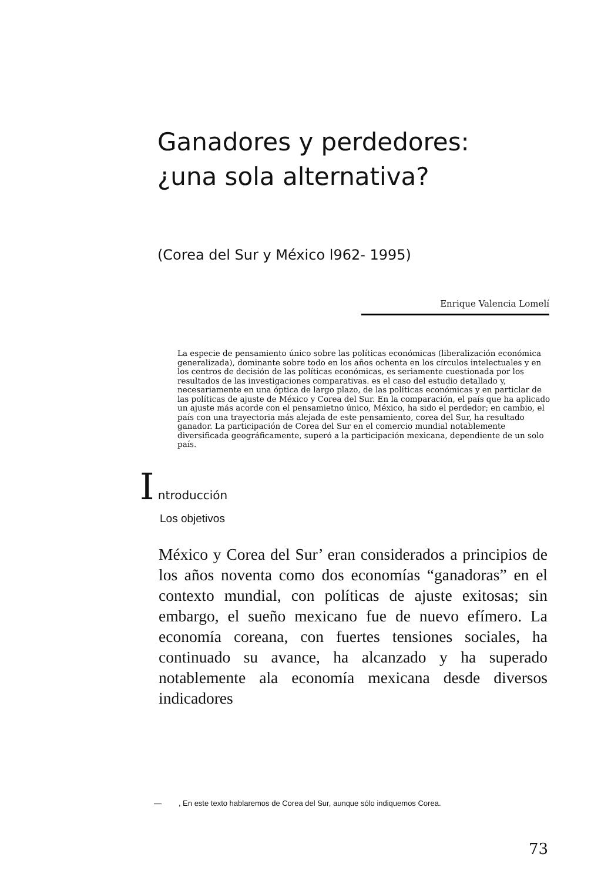Ganadores y perdedores: ¿una sola alternativa?
(Corea del Sur y México l962- 1995)
Enrique Valencia Lomelí
La especie de pensamiento único sobre las políticas económicas (liberalización económica generalizada), dominante sobre todo en los años ochenta en los círculos intelectuales y en los centros de decisión de las políticas económicas, es seriamente cuestionada por los resultados de las investigaciones comparativas. es el caso del estudio detallado y, necesariamente en una óptica de largo plazo, de las políticas económicas y en particlar de las políticas de ajuste de México y Corea del Sur. En la comparación, el país que ha aplicado un ajuste más acorde con el pensamietno único, México, ha sido el perdedor; en cambio, el país con una trayectoria más alejada de este pensamiento, corea del Sur, ha resultado ganador. La participación de Corea del Sur en el comercio mundial notablemente diversificada geográficamente, superó a la participación mexicana, dependiente de un solo país.
I ntroducción
Los objetivos
México y Corea del Sur’ eran considerados a principios de los años noventa como dos economías “ganadoras” en el contexto mundial, con políticas de ajuste exitosas; sin embargo, el sueño mexicano fue de nuevo efímero. La economía coreana, con fuertes tensiones sociales, ha continuado su avance, ha alcanzado y ha superado notablemente ala economía mexicana desde diversos indicadores
— , En este texto hablaremos de Corea del Sur, aunque sólo indiquemos Corea.
73